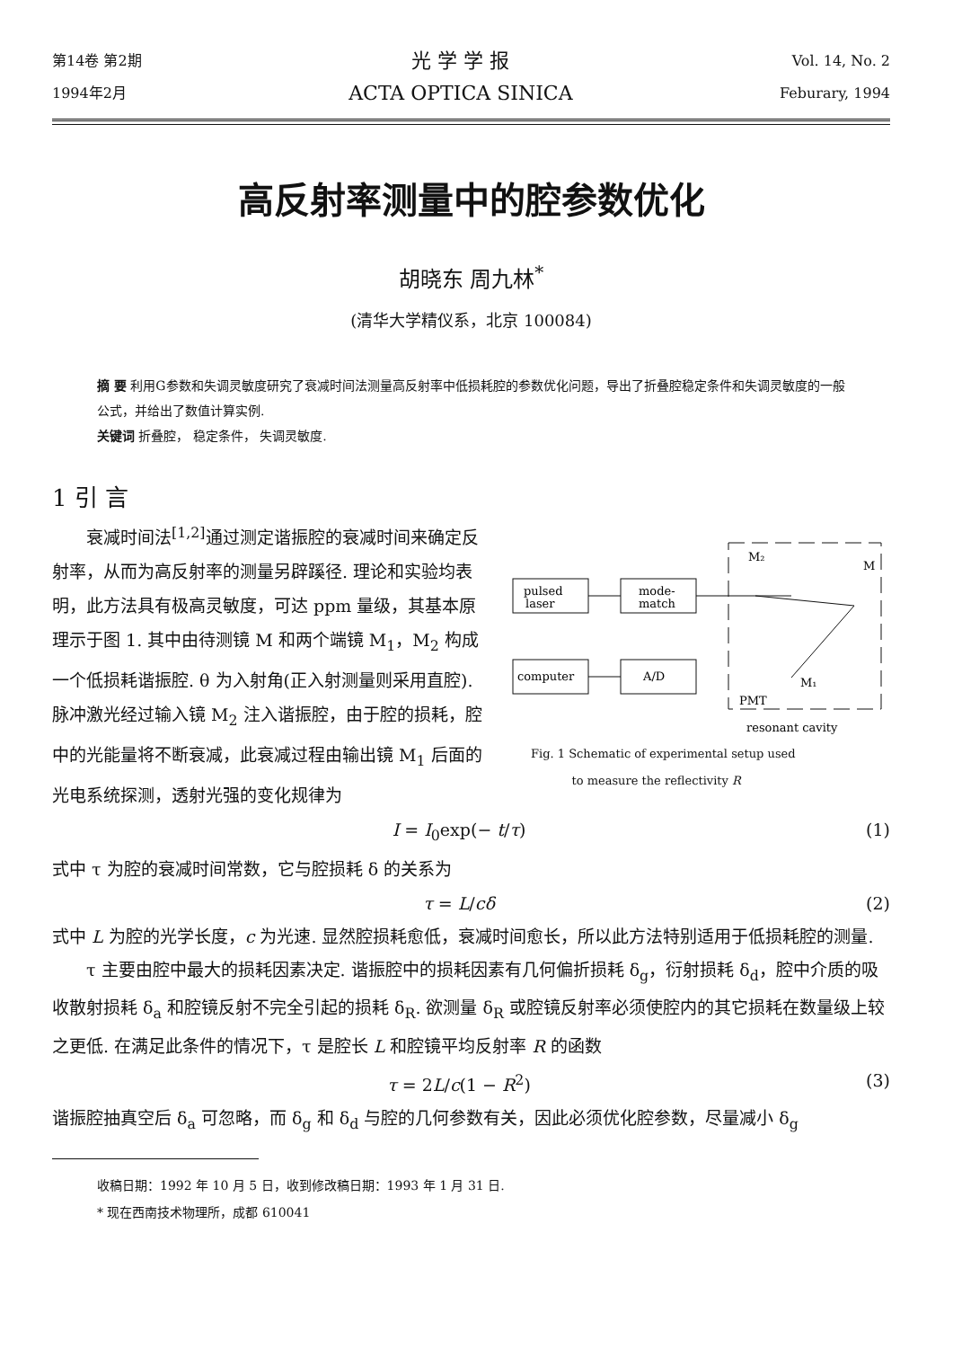第14卷 第2期
1994年2月
光 学 学 报
ACTA OPTICA SINICA
Vol. 14, No. 2
Feburary, 1994
高反射率测量中的腔参数优化
胡晓东 周九林<sup>*</sup>
(清华大学精仪系，北京 100084)
摘 要 利用G参数和失调灵敏度研究了衰减时间法测量高反射率中低损耗腔的参数优化问题，导出了折叠腔稳定条件和失调灵敏度的一般公式，并给出了数值计算实例.
关键词 折叠腔， 稳定条件， 失调灵敏度.
1 引 言
衰减时间法<sup>[1,2]</sup>通过测定谐振腔的衰减时间来确定反射率，从而为高反射率的测量另辟蹊径. 理论和实验均表明，此方法具有极高灵敏度，可达 ppm 量级，其基本原理示于图 1. 其中由待测镜 M 和两个端镜 M<sub>1</sub>，M<sub>2</sub> 构成一个低损耗谐振腔. θ 为入射角(正入射测量则采用直腔). 脉冲激光经过输入镜 M<sub>2</sub> 注入谐振腔，由于腔的损耗，腔中的光能量将不断衰减，此衰减过程由输出镜 M<sub>1</sub> 后面的光电系统探测，透射光强的变化规律为
pulsed
laser
mode-
match
computer
A/D
M₂
M
M₁
PMT
resonant cavity
Fig. 1 Schematic of experimental setup used
to measure the reflectivity R
I = I<sub>0</sub>exp(− t/τ) (1)
式中 τ 为腔的衰减时间常数，它与腔损耗 δ 的关系为
τ = L/cδ (2)
式中 L 为腔的光学长度，c 为光速. 显然腔损耗愈低，衰减时间愈长，所以此方法特别适用于低损耗腔的测量.
τ 主要由腔中最大的损耗因素决定. 谐振腔中的损耗因素有几何偏折损耗 δ<sub>g</sub>，衍射损耗 δ<sub>d</sub>，腔中介质的吸收散射损耗 δ<sub>a</sub> 和腔镜反射不完全引起的损耗 δ<sub>R</sub>. 欲测量 δ<sub>R</sub> 或腔镜反射率必须使腔内的其它损耗在数量级上较之更低. 在满足此条件的情况下，τ 是腔长 L 和腔镜平均反射率 R 的函数
τ = 2L/c(1 − R<sup>2</sup>) (3)
谐振腔抽真空后 δ<sub>a</sub> 可忽略，而 δ<sub>g</sub> 和 δ<sub>d</sub> 与腔的几何参数有关，因此必须优化腔参数，尽量减小 δ<sub>g</sub>
收稿日期：1992 年 10 月 5 日，收到修改稿日期：1993 年 1 月 31 日.
* 现在西南技术物理所，成都 610041